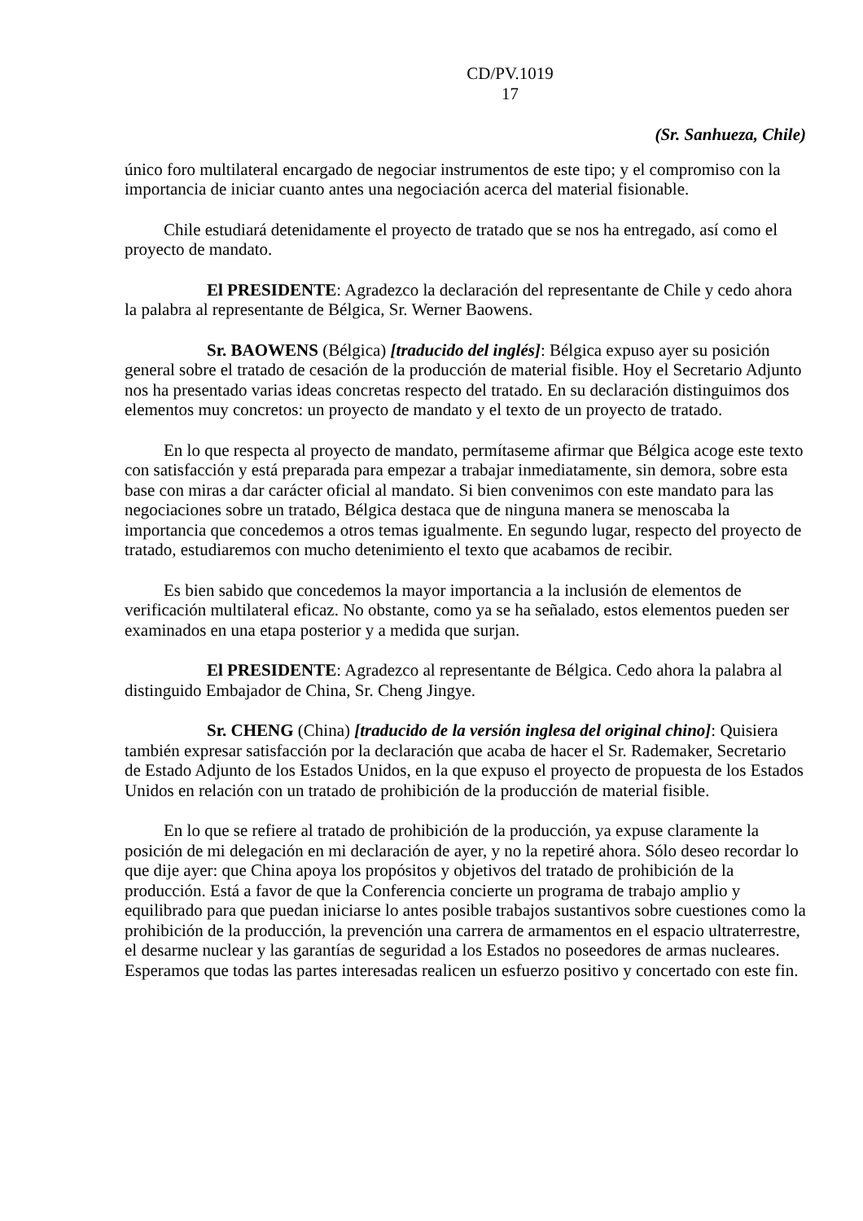CD/PV.1019
17
(Sr. Sanhueza, Chile)
único foro multilateral encargado de negociar instrumentos de este tipo; y el compromiso con la importancia de iniciar cuanto antes una negociación acerca del material fisionable.
Chile estudiará detenidamente el proyecto de tratado que se nos ha entregado, así como el proyecto de mandato.
El PRESIDENTE: Agradezco la declaración del representante de Chile y cedo ahora la palabra al representante de Bélgica, Sr. Werner Baowens.
Sr. BAOWENS (Bélgica) [traducido del inglés]: Bélgica expuso ayer su posición general sobre el tratado de cesación de la producción de material fisible. Hoy el Secretario Adjunto nos ha presentado varias ideas concretas respecto del tratado. En su declaración distinguimos dos elementos muy concretos: un proyecto de mandato y el texto de un proyecto de tratado.
En lo que respecta al proyecto de mandato, permítaseme afirmar que Bélgica acoge este texto con satisfacción y está preparada para empezar a trabajar inmediatamente, sin demora, sobre esta base con miras a dar carácter oficial al mandato. Si bien convenimos con este mandato para las negociaciones sobre un tratado, Bélgica destaca que de ninguna manera se menoscaba la importancia que concedemos a otros temas igualmente. En segundo lugar, respecto del proyecto de tratado, estudiaremos con mucho detenimiento el texto que acabamos de recibir.
Es bien sabido que concedemos la mayor importancia a la inclusión de elementos de verificación multilateral eficaz. No obstante, como ya se ha señalado, estos elementos pueden ser examinados en una etapa posterior y a medida que surjan.
El PRESIDENTE: Agradezco al representante de Bélgica. Cedo ahora la palabra al distinguido Embajador de China, Sr. Cheng Jingye.
Sr. CHENG (China) [traducido de la versión inglesa del original chino]: Quisiera también expresar satisfacción por la declaración que acaba de hacer el Sr. Rademaker, Secretario de Estado Adjunto de los Estados Unidos, en la que expuso el proyecto de propuesta de los Estados Unidos en relación con un tratado de prohibición de la producción de material fisible.
En lo que se refiere al tratado de prohibición de la producción, ya expuse claramente la posición de mi delegación en mi declaración de ayer, y no la repetiré ahora. Sólo deseo recordar lo que dije ayer: que China apoya los propósitos y objetivos del tratado de prohibición de la producción. Está a favor de que la Conferencia concierte un programa de trabajo amplio y equilibrado para que puedan iniciarse lo antes posible trabajos sustantivos sobre cuestiones como la prohibición de la producción, la prevención una carrera de armamentos en el espacio ultraterrestre, el desarme nuclear y las garantías de seguridad a los Estados no poseedores de armas nucleares. Esperamos que todas las partes interesadas realicen un esfuerzo positivo y concertado con este fin.